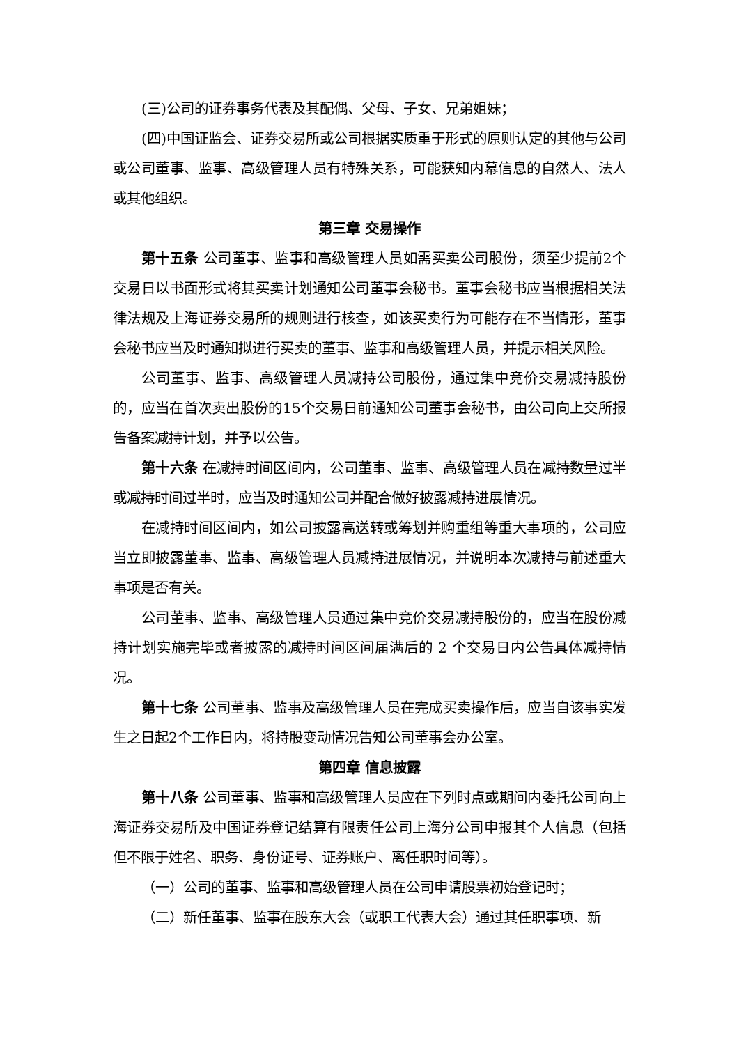(三)公司的证券事务代表及其配偶、父母、子女、兄弟姐妹；
(四)中国证监会、证券交易所或公司根据实质重于形式的原则认定的其他与公司或公司董事、监事、高级管理人员有特殊关系，可能获知内幕信息的自然人、法人或其他组织。
第三章 交易操作
第十五条 公司董事、监事和高级管理人员如需买卖公司股份，须至少提前2个交易日以书面形式将其买卖计划通知公司董事会秘书。董事会秘书应当根据相关法律法规及上海证券交易所的规则进行核查，如该买卖行为可能存在不当情形，董事会秘书应当及时通知拟进行买卖的董事、监事和高级管理人员，并提示相关风险。
公司董事、监事、高级管理人员减持公司股份，通过集中竞价交易减持股份的，应当在首次卖出股份的15个交易日前通知公司董事会秘书，由公司向上交所报告备案减持计划，并予以公告。
第十六条 在减持时间区间内，公司董事、监事、高级管理人员在减持数量过半或减持时间过半时，应当及时通知公司并配合做好披露减持进展情况。
在减持时间区间内，如公司披露高送转或筹划并购重组等重大事项的，公司应当立即披露董事、监事、高级管理人员减持进展情况，并说明本次减持与前述重大事项是否有关。
公司董事、监事、高级管理人员通过集中竞价交易减持股份的，应当在股份减持计划实施完毕或者披露的减持时间区间届满后的 2 个交易日内公告具体减持情况。
第十七条 公司董事、监事及高级管理人员在完成买卖操作后，应当自该事实发生之日起2个工作日内，将持股变动情况告知公司董事会办公室。
第四章 信息披露
第十八条 公司董事、监事和高级管理人员应在下列时点或期间内委托公司向上海证券交易所及中国证券登记结算有限责任公司上海分公司申报其个人信息（包括但不限于姓名、职务、身份证号、证券账户、离任职时间等）。
（一）公司的董事、监事和高级管理人员在公司申请股票初始登记时；
（二）新任董事、监事在股东大会（或职工代表大会）通过其任职事项、新